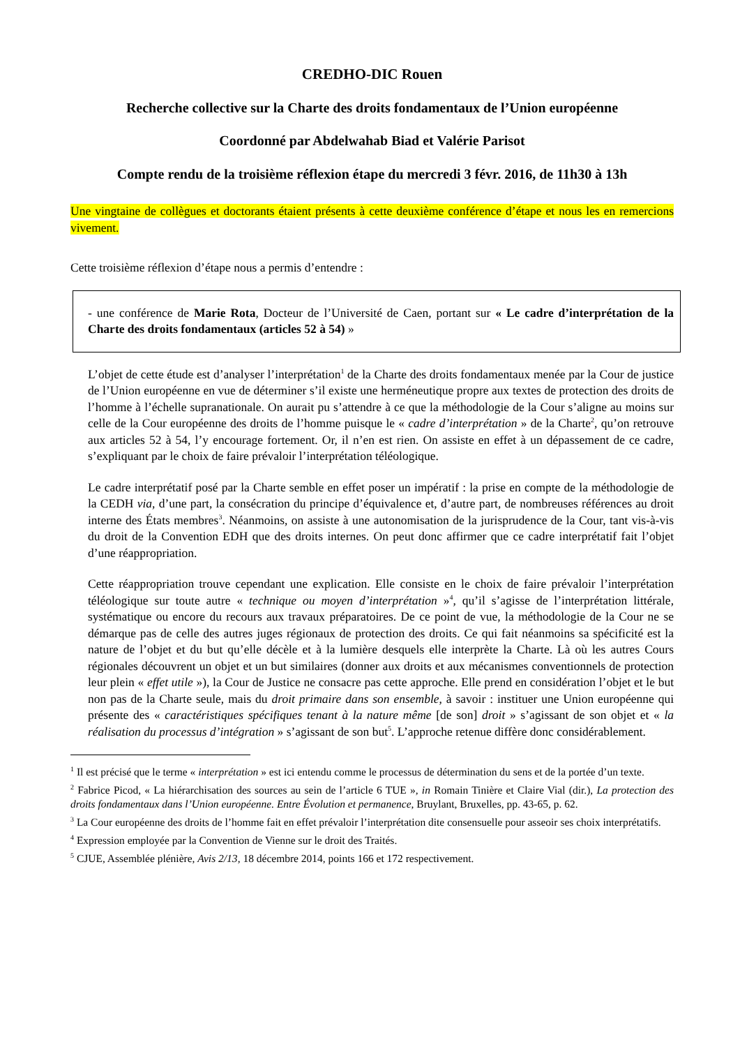CREDHO-DIC Rouen
Recherche collective sur la Charte des droits fondamentaux de l’Union européenne
Coordonné par Abdelwahab Biad et Valérie Parisot
Compte rendu de la troisième réflexion étape du mercredi 3 févr. 2016, de 11h30 à 13h
Une vingtaine de collègues et doctorants étaient présents à cette deuxième conférence d’étape et nous les en remercions vivement.
Cette troisième réflexion d’étape nous a permis d’entendre :
- une conférence de Marie Rota, Docteur de l’Université de Caen, portant sur « Le cadre d’interprétation de la Charte des droits fondamentaux (articles 52 à 54) »
L’objet de cette étude est d’analyser l’interprétation<sup>1</sup> de la Charte des droits fondamentaux menée par la Cour de justice de l’Union européenne en vue de déterminer s’il existe une herméneutique propre aux textes de protection des droits de l’homme à l’échelle supranationale. On aurait pu s’attendre à ce que la méthodologie de la Cour s’aligne au moins sur celle de la Cour européenne des droits de l’homme puisque le « cadre d’interprétation » de la Charte<sup>2</sup>, qu’on retrouve aux articles 52 à 54, l’y encourage fortement. Or, il n’en est rien. On assiste en effet à un dépassement de ce cadre, s’expliquant par le choix de faire prévaloir l’interprétation téléologique.
Le cadre interprétatif posé par la Charte semble en effet poser un impératif : la prise en compte de la méthodologie de la CEDH via, d’une part, la consécration du principe d’équivalence et, d’autre part, de nombreuses références au droit interne des États membres<sup>3</sup>. Néanmoins, on assiste à une autonomisation de la jurisprudence de la Cour, tant vis-à-vis du droit de la Convention EDH que des droits internes. On peut donc affirmer que ce cadre interprétatif fait l’objet d’une réappropriation.
Cette réappropriation trouve cependant une explication. Elle consiste en le choix de faire prévaloir l’interprétation téléologique sur toute autre « technique ou moyen d’interprétation »<sup>4</sup>, qu’il s’agisse de l’interprétation littérale, systématique ou encore du recours aux travaux préparatoires. De ce point de vue, la méthodologie de la Cour ne se démarque pas de celle des autres juges régionaux de protection des droits. Ce qui fait néanmoins sa spécificité est la nature de l’objet et du but qu’elle décèle et à la lumière desquels elle interprète la Charte. Là où les autres Cours régionales découvrent un objet et un but similaires (donner aux droits et aux mécanismes conventionnels de protection leur plein « effet utile »), la Cour de Justice ne consacre pas cette approche. Elle prend en considération l’objet et le but non pas de la Charte seule, mais du droit primaire dans son ensemble, à savoir : instituer une Union européenne qui présente des « caractéristiques spécifiques tenant à la nature même [de son] droit » s’agissant de son objet et « la réalisation du processus d’intégration » s’agissant de son but<sup>5</sup>. L’approche retenue diffère donc considérablement.
<sup>1</sup> Il est précisé que le terme « interprétation » est ici entendu comme le processus de détermination du sens et de la portée d’un texte.
<sup>2</sup> Fabrice Picod, « La hiérarchisation des sources au sein de l’article 6 TUE », in Romain Tinière et Claire Vial (dir.), La protection des droits fondamentaux dans l’Union européenne. Entre Évolution et permanence, Bruylant, Bruxelles, pp. 43-65, p. 62.
<sup>3</sup> La Cour européenne des droits de l’homme fait en effet prévaloir l’interprétation dite consensuelle pour asseoir ses choix interprétatifs.
<sup>4</sup> Expression employée par la Convention de Vienne sur le droit des Traités.
<sup>5</sup> CJUE, Assemblée plénière, Avis 2/13, 18 décembre 2014, points 166 et 172 respectivement.